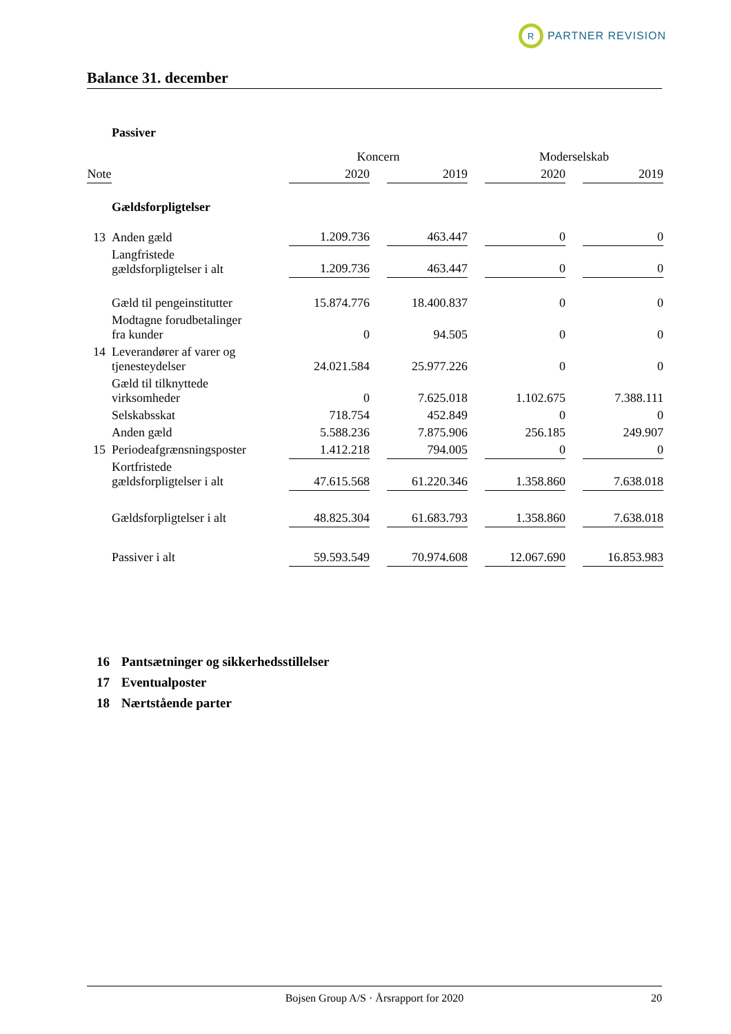R
PARTNER REVISION
Balance 31. december
| | Passiver | | | | | | | |
| | | Koncern | | | | Moderselskab | | |
| Note | | 2020 | | 2019 | | 2020 | | 2019 |
| | Gældsforpligtelser | | | | | | | |
| 13 | Anden gæld | 1.209.736 | | 463.447 | | 0 | | 0 |
| | Langfristede gældsforpligtelser i alt | 1.209.736 | | 463.447 | | 0 | | 0 |
| | Gæld til pengeinstitutter | 15.874.776 | | 18.400.837 | | 0 | | 0 |
| | Modtagne forudbetalinger fra kunder | 0 | | 94.505 | | 0 | | 0 |
| 14 | Leverandører af varer og tjenesteydelser | 24.021.584 | | 25.977.226 | | 0 | | 0 |
| | Gæld til tilknyttede virksomheder | 0 | | 7.625.018 | | 1.102.675 | | 7.388.111 |
| | Selskabsskat | 718.754 | | 452.849 | | 0 | | 0 |
| | Anden gæld | 5.588.236 | | 7.875.906 | | 256.185 | | 249.907 |
| 15 | Periodeafgrænsningsposter | 1.412.218 | | 794.005 | | 0 | | 0 |
| | Kortfristede gældsforpligtelser i alt | 47.615.568 | | 61.220.346 | | 1.358.860 | | 7.638.018 |
| | Gældsforpligtelser i alt | 48.825.304 | | 61.683.793 | | 1.358.860 | | 7.638.018 |
| | Passiver i alt | 59.593.549 | | 70.974.608 | | 12.067.690 | | 16.853.983 |
16 Pantsætninger og sikkerhedsstillelser
17 Eventualposter
18 Nærtstående parter
Bojsen Group A/S · Årsrapport for 2020 20